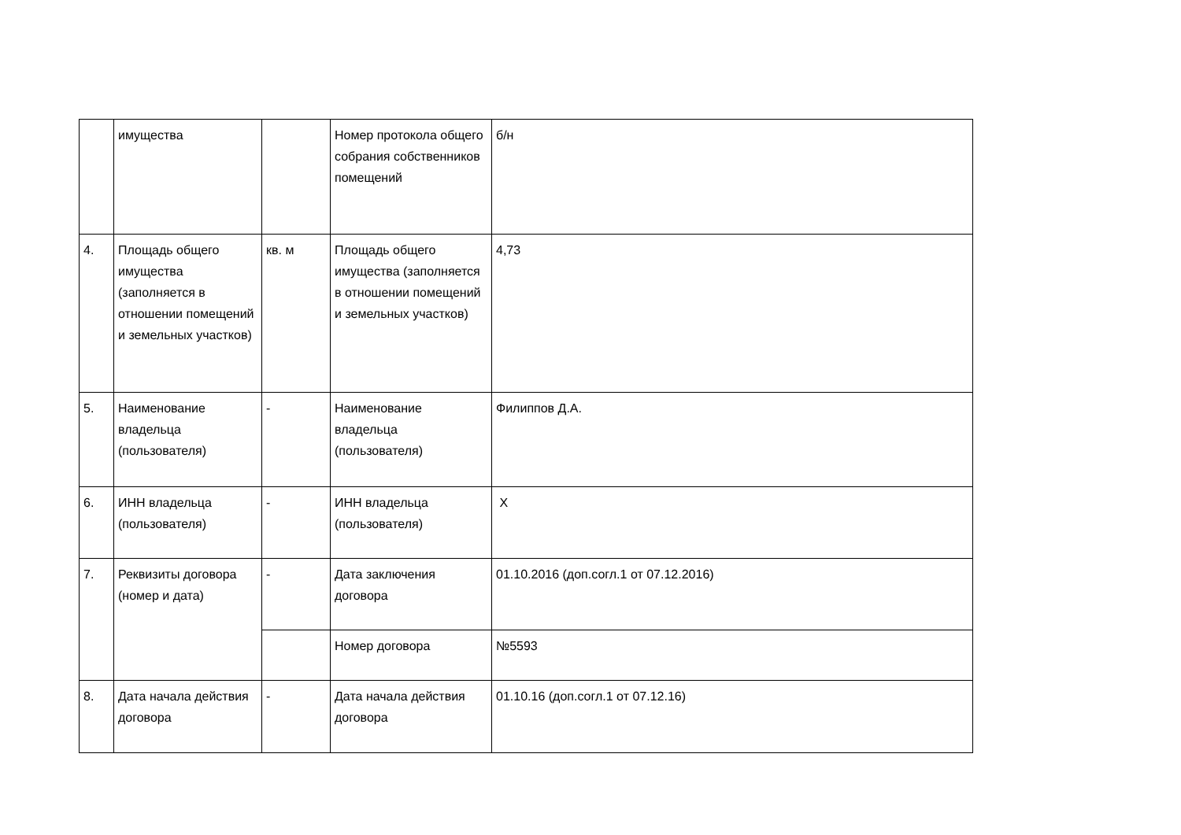| | имущества | | Номер протокола общего собрания собственников помещений | б/н |
| 4. | Площадь общего имущества (заполняется в отношении помещений и земельных участков) | кв. м | Площадь общего имущества (заполняется в отношении помещений и земельных участков) | 4,73 |
| 5. | Наименование владельца (пользователя) | - | Наименование владельца (пользователя) | Филиппов Д.А. |
| 6. | ИНН владельца (пользователя) | - | ИНН владельца (пользователя) | X |
| 7. | Реквизиты договора (номер и дата) | - | Дата заключения договора | 01.10.2016 (доп.согл.1 от 07.12.2016) |
| | | | Номер договора | №5593 |
| 8. | Дата начала действия договора | - | Дата начала действия договора | 01.10.16 (доп.согл.1 от 07.12.16) |